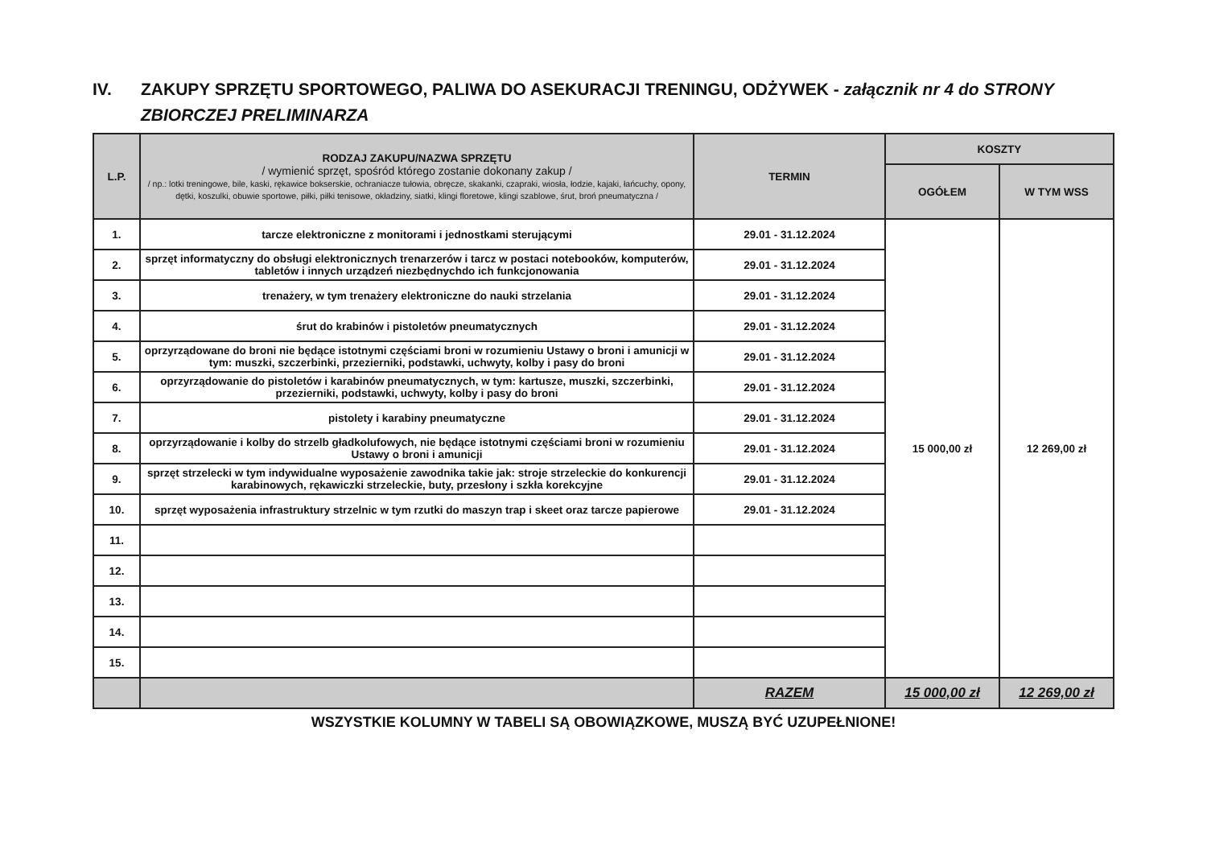IV. ZAKUPY SPRZĘTU SPORTOWEGO, PALIWA DO ASEKURACJI TRENINGU, ODŻYWEK - załącznik nr 4 do STRONY ZBIORCZEJ PRELIMINARZA
| L.P. | RODZAJ ZAKUPU/NAZWA SPRZĘTU / wymienić sprzęt, spośród którego zostanie dokonany zakup / / np.: lotki treningowe, bile, kaski, rękawice bokserskie, ochraniacze tułowia, obręcze, skakanki, czapraki, wiosła, łodzie, kajaki, łańcuchy, opony, dętki, koszulki, obuwie sportowe, piłki, piłki tenisowe, okładziny, siatki, klingi floretowe, klingi szablowe, śrut, broń pneumatyczna / | TERMIN | KOSZTY | |
| --- | --- | --- | --- | --- |
| | | | OGÓŁEM | W TYM WSS |
| 1. | tarcze elektroniczne z monitorami i jednostkami sterującymi | 29.01 - 31.12.2024 | 15 000,00 zł | 12 269,00 zł |
| 2. | sprzęt informatyczny do obsługi elektronicznych trenarzerów i tarcz w postaci notebooków, komputerów, tabletów i innych urządzeń niezbędnychdo ich funkcjonowania | 29.01 - 31.12.2024 | | |
| 3. | trenażery, w tym trenażery elektroniczne do nauki strzelania | 29.01 - 31.12.2024 | | |
| 4. | śrut do krabinów i pistoletów pneumatycznych | 29.01 - 31.12.2024 | | |
| 5. | oprzyrządowane do broni nie będące istotnymi częściami broni w rozumieniu Ustawy o broni i amunicji w tym: muszki, szczerbinki, przezierniki, podstawki, uchwyty, kolby i pasy do broni | 29.01 - 31.12.2024 | | |
| 6. | oprzyrządowanie do pistoletów i karabinów pneumatycznych, w tym: kartusze, muszki, szczerbinki, przezierniki, podstawki, uchwyty, kolby i pasy do broni | 29.01 - 31.12.2024 | | |
| 7. | pistolety i karabiny pneumatyczne | 29.01 - 31.12.2024 | | |
| 8. | oprzyrządowanie i kolby do strzelb gładkolufowych, nie będące istotnymi częściami broni w rozumieniu Ustawy o broni i amunicji | 29.01 - 31.12.2024 | | |
| 9. | sprzęt strzelecki w tym indywidualne wyposażenie zawodnika takie jak: stroje strzeleckie do konkurencji karabinowych, rękawiczki strzeleckie, buty, przesłony i szkła korekcyjne | 29.01 - 31.12.2024 | | |
| 10. | sprzęt wyposażenia infrastruktury strzelnic w tym rzutki do maszyn trap i skeet oraz tarcze papierowe | 29.01 - 31.12.2024 | | |
| 11. | | | | |
| 12. | | | | |
| 13. | | | | |
| 14. | | | | |
| 15. | | | | |
| | | RAZEM | 15 000,00 zł | 12 269,00 zł |
WSZYSTKIE KOLUMNY W TABELI SĄ OBOWIĄZKOWE, MUSZĄ BYĆ UZUPEŁNIONE!